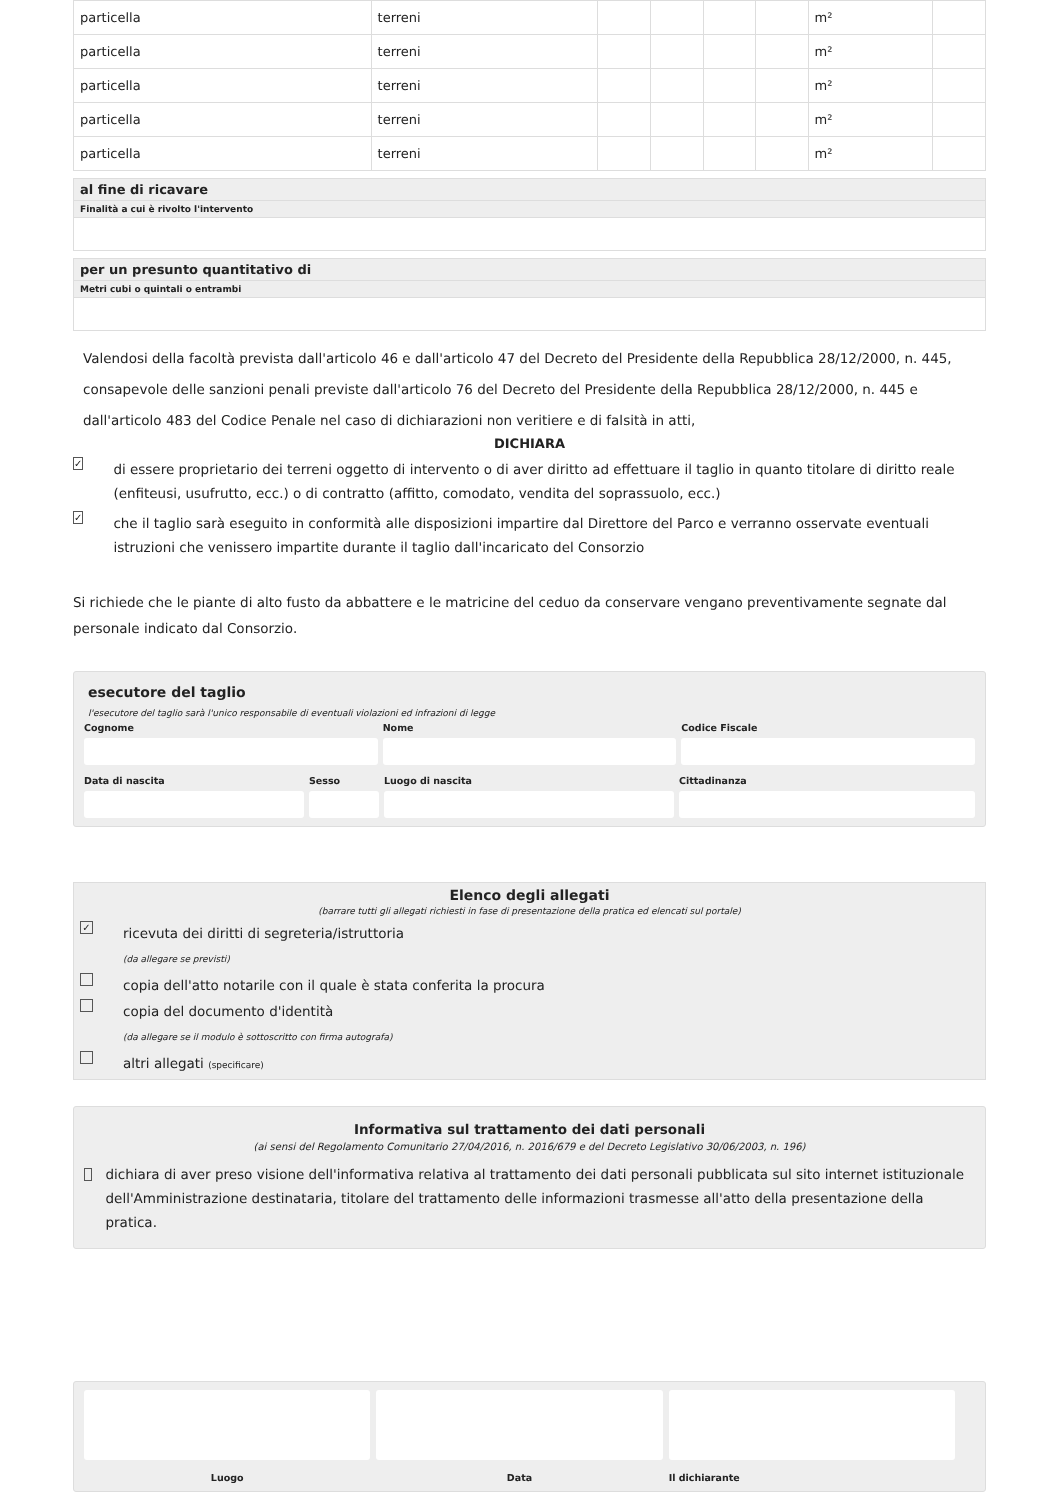| particella | terreni | | | | | m² | |
| particella | terreni | | | | | m² | |
| particella | terreni | | | | | m² | |
| particella | terreni | | | | | m² | |
| particella | terreni | | | | | m² | |
al fine di ricavare
Finalità a cui è rivolto l'intervento
per un presunto quantitativo di
Metri cubi o quintali o entrambi
Valendosi della facoltà prevista dall'articolo 46 e dall'articolo 47 del Decreto del Presidente della Repubblica 28/12/2000, n. 445, consapevole delle sanzioni penali previste dall'articolo 76 del Decreto del Presidente della Repubblica 28/12/2000, n. 445 e dall'articolo 483 del Codice Penale nel caso di dichiarazioni non veritiere e di falsità in atti,
DICHIARA
✓ di essere proprietario dei terreni oggetto di intervento o di aver diritto ad effettuare il taglio in quanto titolare di diritto reale (enfiteusi, usufrutto, ecc.) o di contratto (affitto, comodato, vendita del soprassuolo, ecc.)
✓ che il taglio sarà eseguito in conformità alle disposizioni impartire dal Direttore del Parco e verranno osservate eventuali istruzioni che venissero impartite durante il taglio dall'incaricato del Consorzio
Si richiede che le piante di alto fusto da abbattere e le matricine del ceduo da conservare vengano preventivamente segnate dal personale indicato dal Consorzio.
esecutore del taglio
l'esecutore del taglio sarà l'unico responsabile di eventuali violazioni ed infrazioni di legge
Cognome Nome Codice Fiscale
Data di nascita Sesso Luogo di nascita Cittadinanza
Elenco degli allegati
(barrare tutti gli allegati richiesti in fase di presentazione della pratica ed elencati sul portale)
✓ ricevuta dei diritti di segreteria/istruttoria
(da allegare se previsti)
copia dell'atto notarile con il quale è stata conferita la procura
copia del documento d'identità
(da allegare se il modulo è sottoscritto con firma autografa)
altri allegati (specificare)
Informativa sul trattamento dei dati personali
(ai sensi del Regolamento Comunitario 27/04/2016, n. 2016/679 e del Decreto Legislativo 30/06/2003, n. 196)
dichiara di aver preso visione dell'informativa relativa al trattamento dei dati personali pubblicata sul sito internet istituzionale dell'Amministrazione destinataria, titolare del trattamento delle informazioni trasmesse all'atto della presentazione della pratica.
Luogo Data Il dichiarante